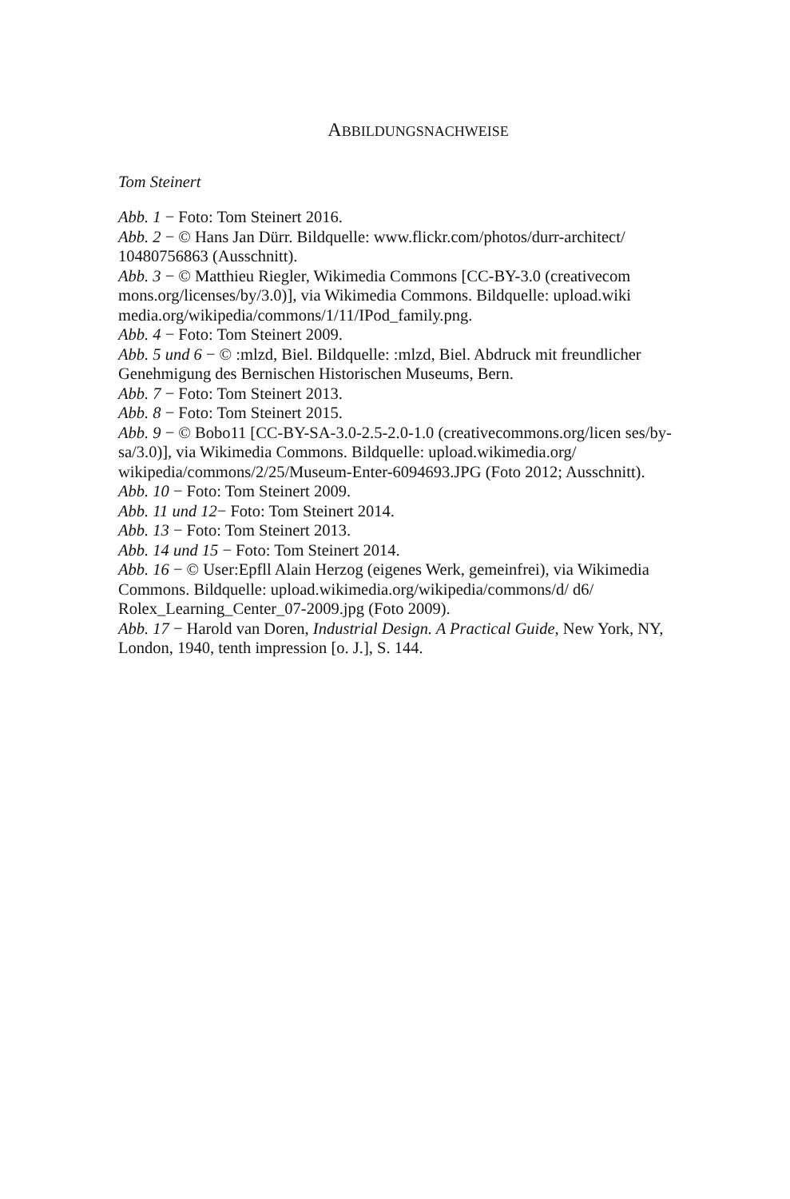ABBILDUNGSNACHWEISE
Tom Steinert
Abb. 1 − Foto: Tom Steinert 2016.
Abb. 2 − © Hans Jan Dürr. Bildquelle: www.flickr.com/photos/durr-architect/ 10480756863 (Ausschnitt).
Abb. 3 − © Matthieu Riegler, Wikimedia Commons [CC-BY-3.0 (creativecom mons.org/licenses/by/3.0)], via Wikimedia Commons. Bildquelle: upload.wiki media.org/wikipedia/commons/1/11/IPod_family.png.
Abb. 4 − Foto: Tom Steinert 2009.
Abb. 5 und 6 − © :mlzd, Biel. Bildquelle: :mlzd, Biel. Abdruck mit freundlicher Genehmigung des Bernischen Historischen Museums, Bern.
Abb. 7 − Foto: Tom Steinert 2013.
Abb. 8 − Foto: Tom Steinert 2015.
Abb. 9 − © Bobo11 [CC-BY-SA-3.0-2.5-2.0-1.0 (creativecommons.org/licen ses/by-sa/3.0)], via Wikimedia Commons. Bildquelle: upload.wikimedia.org/ wikipedia/commons/2/25/Museum-Enter-6094693.JPG (Foto 2012; Ausschnitt).
Abb. 10 − Foto: Tom Steinert 2009.
Abb. 11 und 12− Foto: Tom Steinert 2014.
Abb. 13 − Foto: Tom Steinert 2013.
Abb. 14 und 15 − Foto: Tom Steinert 2014.
Abb. 16 − © User:Epfll Alain Herzog (eigenes Werk, gemeinfrei), via Wikimedia Commons. Bildquelle: upload.wikimedia.org/wikipedia/commons/d/ d6/ Rolex_Learning_Center_07-2009.jpg (Foto 2009).
Abb. 17 − Harold van Doren, Industrial Design. A Practical Guide, New York, NY, London, 1940, tenth impression [o. J.], S. 144.